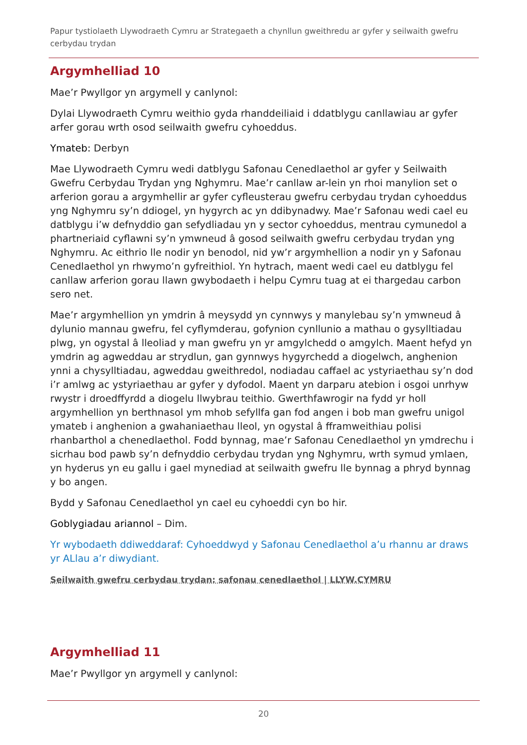Papur tystiolaeth Llywodraeth Cymru ar Strategaeth a chynllun gweithredu ar gyfer y seilwaith gwefru cerbydau trydan
Argymhelliad 10
Mae’r Pwyllgor yn argymell y canlynol:
Dylai Llywodraeth Cymru weithio gyda rhanddeiliaid i ddatblygu canllawiau ar gyfer arfer gorau wrth osod seilwaith gwefru cyhoeddus.
Ymateb: Derbyn
Mae Llywodraeth Cymru wedi datblygu Safonau Cenedlaethol ar gyfer y Seilwaith Gwefru Cerbydau Trydan yng Nghymru. Mae’r canllaw ar-lein yn rhoi manylion set o arferion gorau a argymhellir ar gyfer cyfleusterau gwefru cerbydau trydan cyhoeddus yng Nghymru sy’n ddiogel, yn hygyrch ac yn ddibynadwy. Mae’r Safonau wedi cael eu datblygu i’w defnyddio gan sefydliadau yn y sector cyhoeddus, mentrau cymunedol a phartneriaid cyflawni sy’n ymwneud â gosod seilwaith gwefru cerbydau trydan yng Nghymru. Ac eithrio lle nodir yn benodol, nid yw’r argymhellion a nodir yn y Safonau Cenedlaethol yn rhwymo’n gyfreithiol. Yn hytrach, maent wedi cael eu datblygu fel canllaw arferion gorau llawn gwybodaeth i helpu Cymru tuag at ei thargedau carbon sero net.
Mae’r argymhellion yn ymdrin â meysydd yn cynnwys y manylebau sy’n ymwneud â dylunio mannau gwefru, fel cyflymderau, gofynion cynllunio a mathau o gysylltiadau plwg, yn ogystal â lleoliad y man gwefru yn yr amgylchedd o amgylch. Maent hefyd yn ymdrin ag agweddau ar strydlun, gan gynnwys hygyrchedd a diogelwch, anghenion ynni a chysylltiadau, agweddau gweithredol, nodiadau caffael ac ystyriaethau sy’n dod i’r amlwg ac ystyriaethau ar gyfer y dyfodol. Maent yn darparu atebion i osgoi unrhyw rwystr i droedffyrdd a diogelu llwybrau teithio. Gwerthfawrogir na fydd yr holl argymhellion yn berthnasol ym mhob sefyllfa gan fod angen i bob man gwefru unigol ymateb i anghenion a gwahaniaethau lleol, yn ogystal â fframweithiau polisi rhanbarthol a chenedlaethol. Fodd bynnag, mae’r Safonau Cenedlaethol yn ymdrechu i sicrhau bod pawb sy’n defnyddio cerbydau trydan yng Nghymru, wrth symud ymlaen, yn hyderus yn eu gallu i gael mynediad at seilwaith gwefru lle bynnag a phryd bynnag y bo angen.
Bydd y Safonau Cenedlaethol yn cael eu cyhoeddi cyn bo hir.
Goblygiadau ariannol – Dim.
Yr wybodaeth ddiweddaraf: Cyhoeddwyd y Safonau Cenedlaethol a’u rhannu ar draws yr ALlau a’r diwydiant.
Seilwaith gwefru cerbydau trydan: safonau cenedlaethol | LLYW.CYMRU
Argymhelliad 11
Mae’r Pwyllgor yn argymell y canlynol:
20